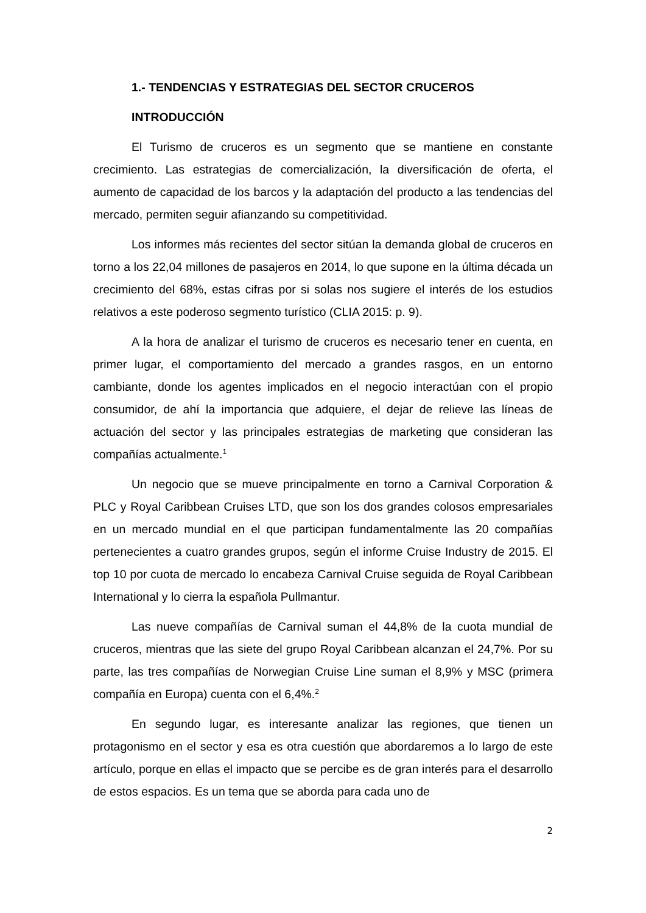1.- TENDENCIAS Y ESTRATEGIAS DEL SECTOR CRUCEROS
INTRODUCCIÓN
El Turismo de cruceros es un segmento que se mantiene en constante crecimiento. Las estrategias de comercialización, la diversificación de oferta, el aumento de capacidad de los barcos y la adaptación del producto a las tendencias del mercado, permiten seguir afianzando su competitividad.
Los informes más recientes del sector sitúan la demanda global de cruceros en torno a los 22,04 millones de pasajeros en 2014, lo que supone en la última década un crecimiento del 68%, estas cifras por si solas nos sugiere el interés de los estudios relativos a este poderoso segmento turístico (CLIA 2015: p. 9).
A la hora de analizar el turismo de cruceros es necesario tener en cuenta, en primer lugar, el comportamiento del mercado a grandes rasgos, en un entorno cambiante, donde los agentes implicados en el negocio interactúan con el propio consumidor, de ahí la importancia que adquiere, el dejar de relieve las líneas de actuación del sector y las principales estrategias de marketing que consideran las compañías actualmente.<sup>1</sup>
Un negocio que se mueve principalmente en torno a Carnival Corporation & PLC y Royal Caribbean Cruises LTD, que son los dos grandes colosos empresariales en un mercado mundial en el que participan fundamentalmente las 20 compañías pertenecientes a cuatro grandes grupos, según el informe Cruise Industry de 2015. El top 10 por cuota de mercado lo encabeza Carnival Cruise seguida de Royal Caribbean International y lo cierra la española Pullmantur.
Las nueve compañías de Carnival suman el 44,8% de la cuota mundial de cruceros, mientras que las siete del grupo Royal Caribbean alcanzan el 24,7%. Por su parte, las tres compañías de Norwegian Cruise Line suman el 8,9% y MSC (primera compañía en Europa) cuenta con el 6,4%.<sup>2</sup>
En segundo lugar, es interesante analizar las regiones, que tienen un protagonismo en el sector y esa es otra cuestión que abordaremos a lo largo de este artículo, porque en ellas el impacto que se percibe es de gran interés para el desarrollo de estos espacios. Es un tema que se aborda para cada uno de
2